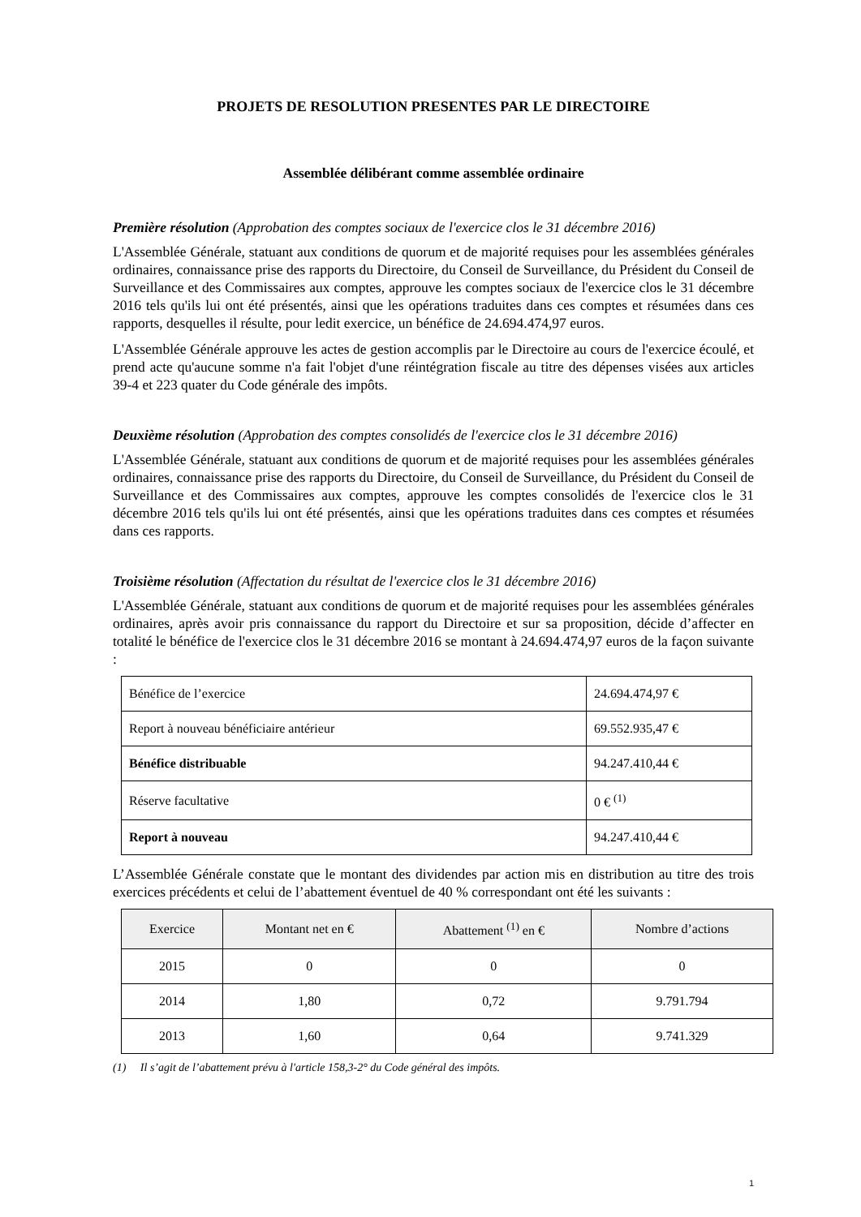PROJETS DE RESOLUTION PRESENTES PAR LE DIRECTOIRE
Assemblée délibérant comme assemblée ordinaire
Première résolution (Approbation des comptes sociaux de l'exercice clos le 31 décembre 2016)
L'Assemblée Générale, statuant aux conditions de quorum et de majorité requises pour les assemblées générales ordinaires, connaissance prise des rapports du Directoire, du Conseil de Surveillance, du Président du Conseil de Surveillance et des Commissaires aux comptes, approuve les comptes sociaux de l'exercice clos le 31 décembre 2016 tels qu'ils lui ont été présentés, ainsi que les opérations traduites dans ces comptes et résumées dans ces rapports, desquelles il résulte, pour ledit exercice, un bénéfice de 24.694.474,97 euros.
L'Assemblée Générale approuve les actes de gestion accomplis par le Directoire au cours de l'exercice écoulé, et prend acte qu'aucune somme n'a fait l'objet d'une réintégration fiscale au titre des dépenses visées aux articles 39-4 et 223 quater du Code générale des impôts.
Deuxième résolution (Approbation des comptes consolidés de l'exercice clos le 31 décembre 2016)
L'Assemblée Générale, statuant aux conditions de quorum et de majorité requises pour les assemblées générales ordinaires, connaissance prise des rapports du Directoire, du Conseil de Surveillance, du Président du Conseil de Surveillance et des Commissaires aux comptes, approuve les comptes consolidés de l'exercice clos le 31 décembre 2016 tels qu'ils lui ont été présentés, ainsi que les opérations traduites dans ces comptes et résumées dans ces rapports.
Troisième résolution (Affectation du résultat de l'exercice clos le 31 décembre 2016)
L'Assemblée Générale, statuant aux conditions de quorum et de majorité requises pour les assemblées générales ordinaires, après avoir pris connaissance du rapport du Directoire et sur sa proposition, décide d’affecter en totalité le bénéfice de l'exercice clos le 31 décembre 2016 se montant à 24.694.474,97 euros de la façon suivante :
| Bénéfice de l’exercice | 24.694.474,97 € |
| Report à nouveau bénéficiaire antérieur | 69.552.935,47 € |
| Bénéfice distribuable | 94.247.410,44 € |
| Réserve facultative | 0 € <sup>(1)</sup> |
| Report à nouveau | 94.247.410,44 € |
L’Assemblée Générale constate que le montant des dividendes par action mis en distribution au titre des trois exercices précédents et celui de l’abattement éventuel de 40 % correspondant ont été les suivants :
| Exercice | Montant net en € | Abattement <sup>(1)</sup> en € | Nombre d’actions |
| --- | --- | --- | --- |
| 2015 | 0 | 0 | 0 |
| 2014 | 1,80 | 0,72 | 9.791.794 |
| 2013 | 1,60 | 0,64 | 9.741.329 |
(1) Il s’agit de l’abattement prévu à l'article 158,3-2° du Code général des impôts.
1